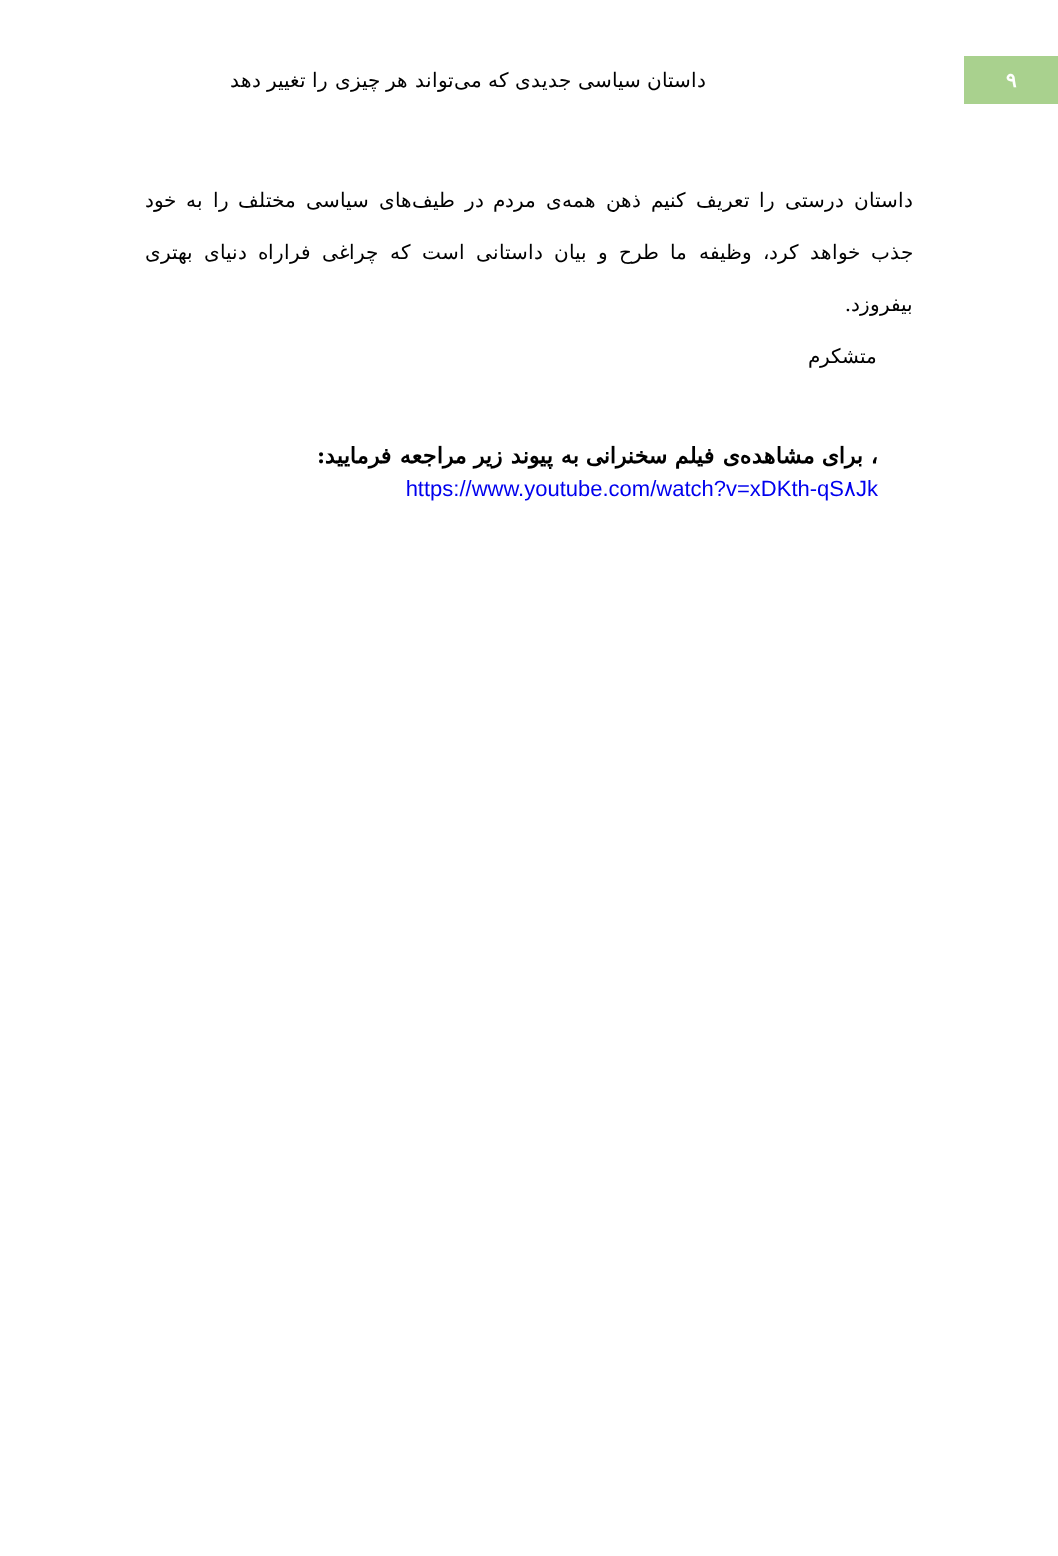۹
داستان سیاسی جدیدی که می‌تواند هر چیزی را تغییر دهد
داستان درستی را تعریف کنیم ذهن همه‌ی مردم در طیف‌های سیاسی مختلف را به خود جذب خواهد کرد، وظیفه ما طرح و بیان داستانی است که چراغی فراراه دنیای بهتری بیفروزد.
متشکرم
، برای مشاهده‌ی فیلم سخنرانی به پیوند زیر مراجعه فرمایید:
https://www.youtube.com/watch?v=xDKth-qS۸Jk